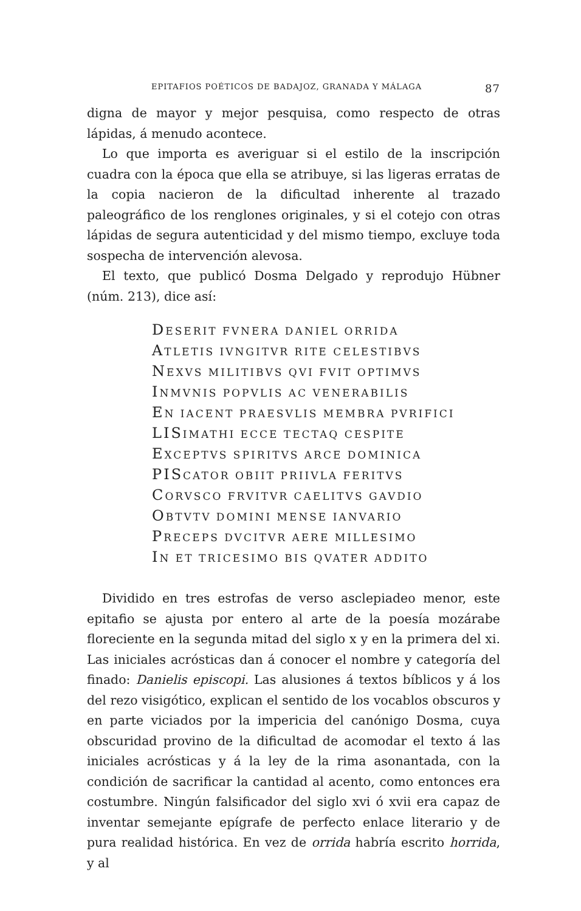EPITAFIOS POÉTICOS DE BADAJOZ, GRANADA Y MÁLAGA 87
digna de mayor y mejor pesquisa, como respecto de otras lápidas, á menudo acontece.
Lo que importa es averiguar si el estilo de la inscripción cuadra con la época que ella se atribuye, si las ligeras erratas de la copia nacieron de la dificultad inherente al trazado paleográfico de los renglones originales, y si el cotejo con otras lápidas de segura autenticidad y del mismo tiempo, excluye toda sospecha de intervención alevosa.
El texto, que publicó Dosma Delgado y reprodujo Hübner (núm. 213), dice así:
DESERIT FVNERA DANIEL ORRIDA
ATLETIS IVNGITVR RITE CELESTIBVS
NEXVS MILITIBVS QVI FVIT OPTIMVS
INMVNIS POPVLIS AC VENERABILIS
EN IACENT PRAESVLIS MEMBRA PVRIFICI
LISIMATHI ECCE TECTAQ CESPITE
EXCEPTVS SPIRITVS ARCE DOMINICA
PISCATOR OBIIT PRIIVLA FERITVS
CORVSCO FRVITVR CAELITVS GAVDIO
OBTVTV DOMINI MENSE IANVARIO
PRECEPS DVCITVR AERE MILLESIMO
IN ET TRICESIMO BIS QVATER ADDITO
Dividido en tres estrofas de verso asclepiadeo menor, este epitafio se ajusta por entero al arte de la poesía mozárabe floreciente en la segunda mitad del siglo x y en la primera del xi. Las iniciales acrósticas dan á conocer el nombre y categoría del finado: Danielis episcopi. Las alusiones á textos bíblicos y á los del rezo visigótico, explican el sentido de los vocablos obscuros y en parte viciados por la impericia del canónigo Dosma, cuya obscuridad provino de la dificultad de acomodar el texto á las iniciales acrósticas y á la ley de la rima asonantada, con la condición de sacrificar la cantidad al acento, como entonces era costumbre. Ningún falsificador del siglo xvi ó xvii era capaz de inventar semejante epígrafe de perfecto enlace literario y de pura realidad histórica. En vez de orrida habría escrito horrida, y al